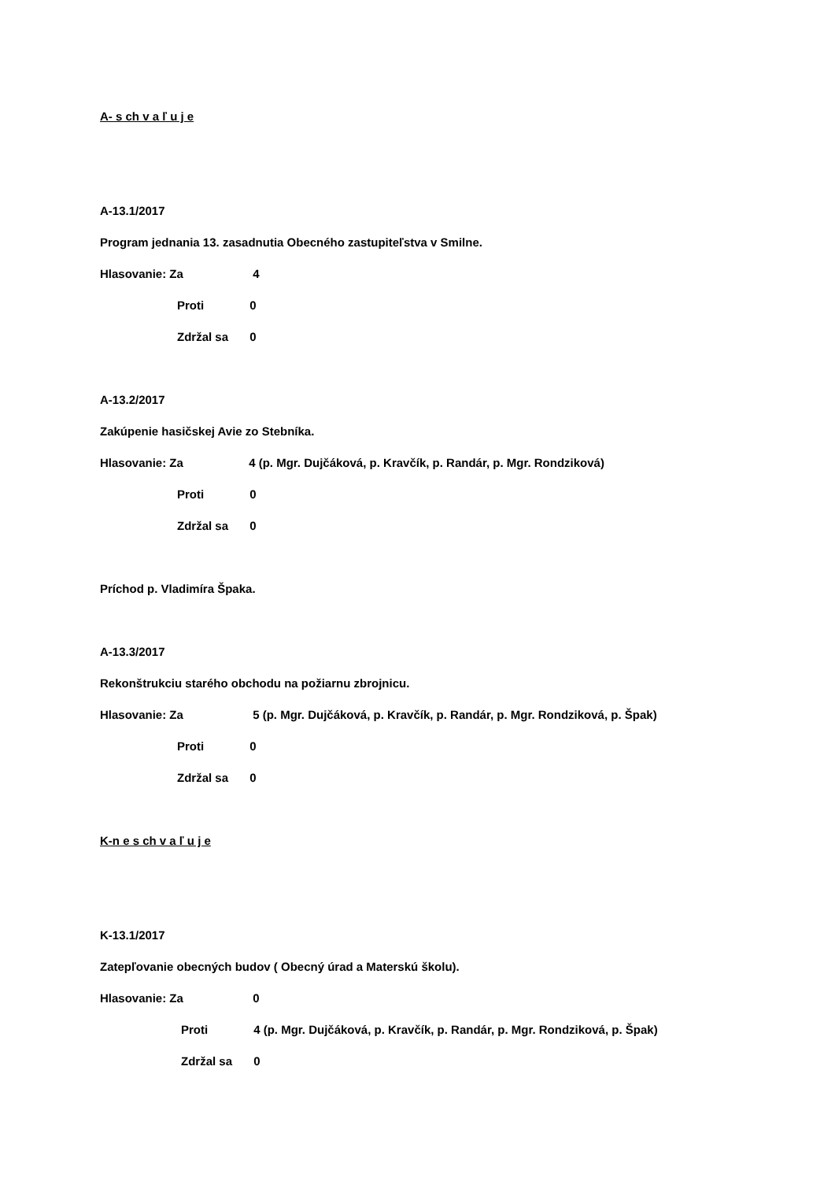A- s ch v a ľ u j e
A-13.1/2017
Program jednania 13. zasadnutia Obecného zastupiteľstva v Smilne.
Hlasovanie: Za 4
Proti 0
Zdržal sa 0
A-13.2/2017
Zakúpenie hasičskej Avie zo Stebníka.
Hlasovanie: Za 4 (p. Mgr. Dujčáková, p. Kravčík, p. Randár, p. Mgr. Rondziková)
Proti 0
Zdržal sa 0
Príchod p. Vladimíra Špaka.
A-13.3/2017
Rekonštrukciu starého obchodu na požiarnu zbrojnicu.
Hlasovanie: Za 5 (p. Mgr. Dujčáková, p. Kravčík, p. Randár, p. Mgr. Rondziková, p. Špak)
Proti 0
Zdržal sa 0
K-n e s ch v a ľ u j e
K-13.1/2017
Zatepľovanie obecných budov ( Obecný úrad a Materskú školu).
Hlasovanie: Za 0
Proti 4 (p. Mgr. Dujčáková, p. Kravčík, p. Randár, p. Mgr. Rondziková, p. Špak)
Zdržal sa 0